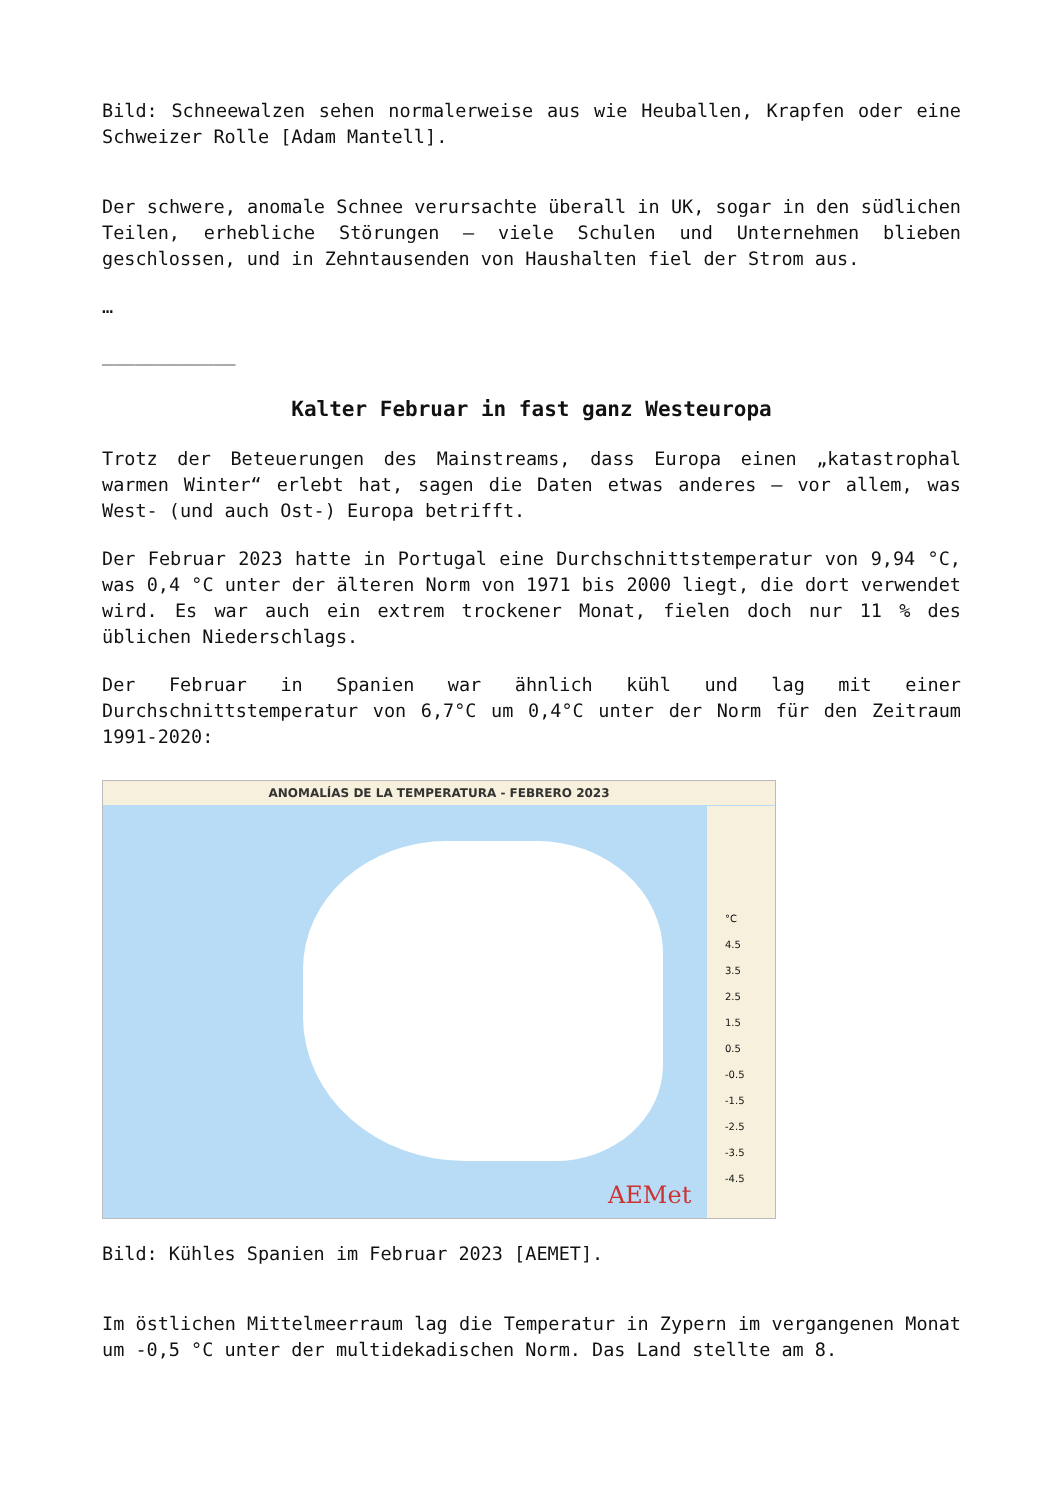Bild: Schneewalzen sehen normalerweise aus wie Heuballen, Krapfen oder eine Schweizer Rolle [Adam Mantell].
Der schwere, anomale Schnee verursachte überall in UK, sogar in den südlichen Teilen, erhebliche Störungen – viele Schulen und Unternehmen blieben geschlossen, und in Zehntausenden von Haushalten fiel der Strom aus.
…
____________
Kalter Februar in fast ganz Westeuropa
Trotz der Beteuerungen des Mainstreams, dass Europa einen „katastrophal warmen Winter“ erlebt hat, sagen die Daten etwas anderes – vor allem, was West- (und auch Ost-) Europa betrifft.
Der Februar 2023 hatte in Portugal eine Durchschnittstemperatur von 9,94 °C, was 0,4 °C unter der älteren Norm von 1971 bis 2000 liegt, die dort verwendet wird. Es war auch ein extrem trockener Monat, fielen doch nur 11 % des üblichen Niederschlags.
Der Februar in Spanien war ähnlich kühl und lag mit einer Durchschnittstemperatur von 6,7°C um 0,4°C unter der Norm für den Zeitraum 1991-2020:
ANOMALÍAS DE LA TEMPERATURA - FEBRERO 2023
°C
4.5
3.5
2.5
1.5
0.5
-0.5
-1.5
-2.5
-3.5
-4.5
AEMet
Bild: Kühles Spanien im Februar 2023 [AEMET].
Im östlichen Mittelmeerraum lag die Temperatur in Zypern im vergangenen Monat um -0,5 °C unter der multidekadischen Norm. Das Land stellte am 8.